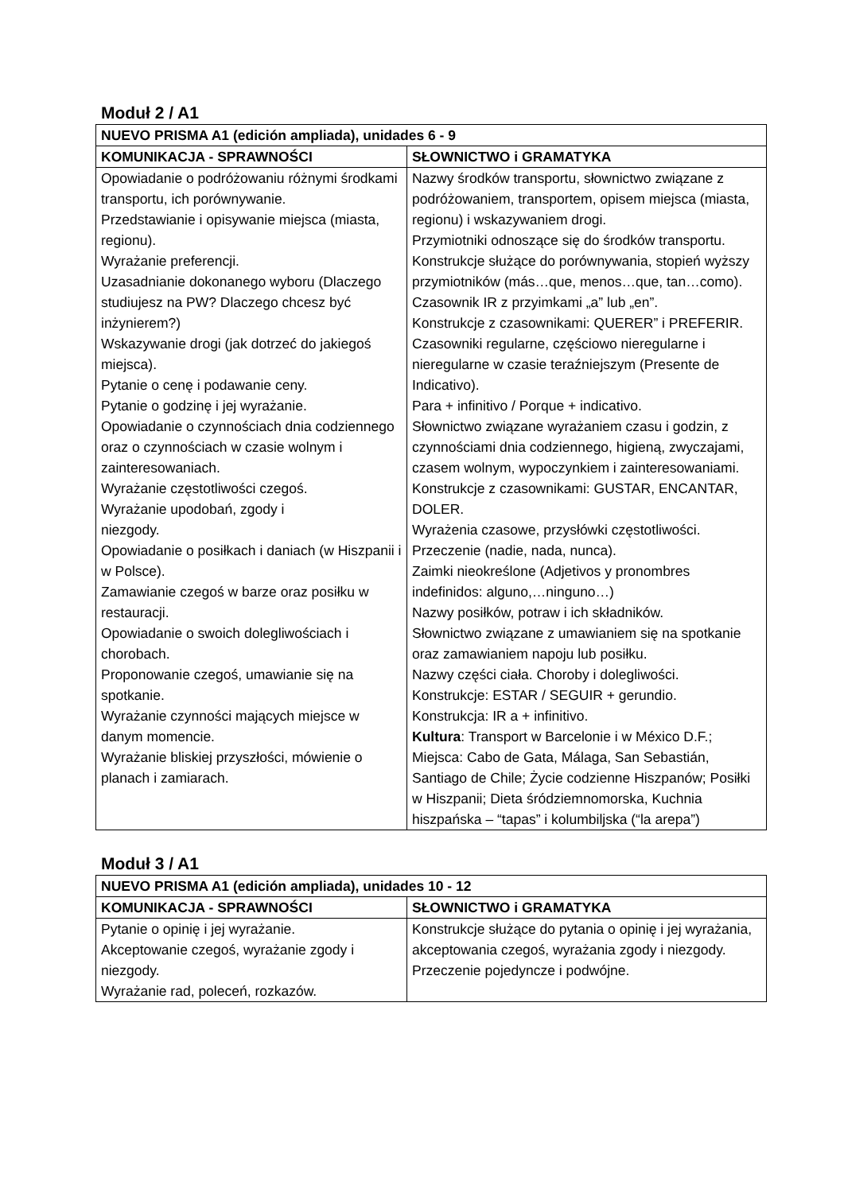Moduł 2 / A1
| NUEVO PRISMA A1 (edición ampliada), unidades 6 - 9 | |
| --- | --- |
| KOMUNIKACJA - SPRAWNOŚCI | SŁOWNICTWO i GRAMATYKA |
| Opowiadanie o podróżowaniu różnymi środkami transportu, ich porównywanie. Przedstawianie i opisywanie miejsca (miasta, regionu). Wyrażanie preferencji. Uzasadnianie dokonanego wyboru (Dlaczego studiujesz na PW? Dlaczego chcesz być inżynierem?) Wskazywanie drogi (jak dotrzeć do jakiegoś miejsca). Pytanie o cenę i podawanie ceny. Pytanie o godzinę i jej wyrażanie. Opowiadanie o czynnościach dnia codziennego oraz o czynnościach w czasie wolnym i zainteresowaniach. Wyrażanie częstotliwości czegoś. Wyrażanie upodobań, zgody i niezgody. Opowiadanie o posiłkach i daniach (w Hiszpanii i w Polsce). Zamawianie czegoś w barze oraz posiłku w restauracji. Opowiadanie o swoich dolegliwościach i chorobach. Proponowanie czegoś, umawianie się na spotkanie. Wyrażanie czynności mających miejsce w danym momencie. Wyrażanie bliskiej przyszłości, mówienie o planach i zamiarach. | Nazwy środków transportu, słownictwo związane z podróżowaniem, transportem, opisem miejsca (miasta, regionu) i wskazywaniem drogi. Przymiotniki odnoszące się do środków transportu. Konstrukcje służące do porównywania, stopień wyższy przymiotników (más…que, menos…que, tan…como). Czasownik IR z przyimkami „a” lub „en”. Konstrukcje z czasownikami: QUERER” i PREFERIR. Czasowniki regularne, częściowo nieregularne i nieregularne w czasie teraźniejszym (Presente de Indicativo). Para + infinitivo / Porque + indicativo. Słownictwo związane wyrażaniem czasu i godzin, z czynnościami dnia codziennego, higieną, zwyczajami, czasem wolnym, wypoczynkiem i zainteresowaniami. Konstrukcje z czasownikami: GUSTAR, ENCANTAR, DOLER. Wyrażenia czasowe, przysłówki częstotliwości. Przeczenie (nadie, nada, nunca). Zaimki nieokreślone (Adjetivos y pronombres indefinidos: alguno,…ninguno…) Nazwy posiłków, potraw i ich składników. Słownictwo związane z umawianiem się na spotkanie oraz zamawianiem napoju lub posiłku. Nazwy części ciała. Choroby i dolegliwości. Konstrukcje: ESTAR / SEGUIR + gerundio. Konstrukcja: IR a + infinitivo. Kultura : Transport w Barcelonie i w México D.F.; Miejsca: Cabo de Gata, Málaga, San Sebastián, Santiago de Chile; Życie codzienne Hiszpanów; Posiłki w Hiszpanii; Dieta śródziemnomorska, Kuchnia hiszpańska – “tapas” i kolumbiljska (“la arepa”) |
Moduł 3 / A1
| NUEVO PRISMA A1 (edición ampliada), unidades 10 - 12 | |
| --- | --- |
| KOMUNIKACJA - SPRAWNOŚCI | SŁOWNICTWO i GRAMATYKA |
| Pytanie o opinię i jej wyrażanie. Akceptowanie czegoś, wyrażanie zgody i niezgody. Wyrażanie rad, poleceń, rozkazów. | Konstrukcje służące do pytania o opinię i jej wyrażania, akceptowania czegoś, wyrażania zgody i niezgody. Przeczenie pojedyncze i podwójne. |